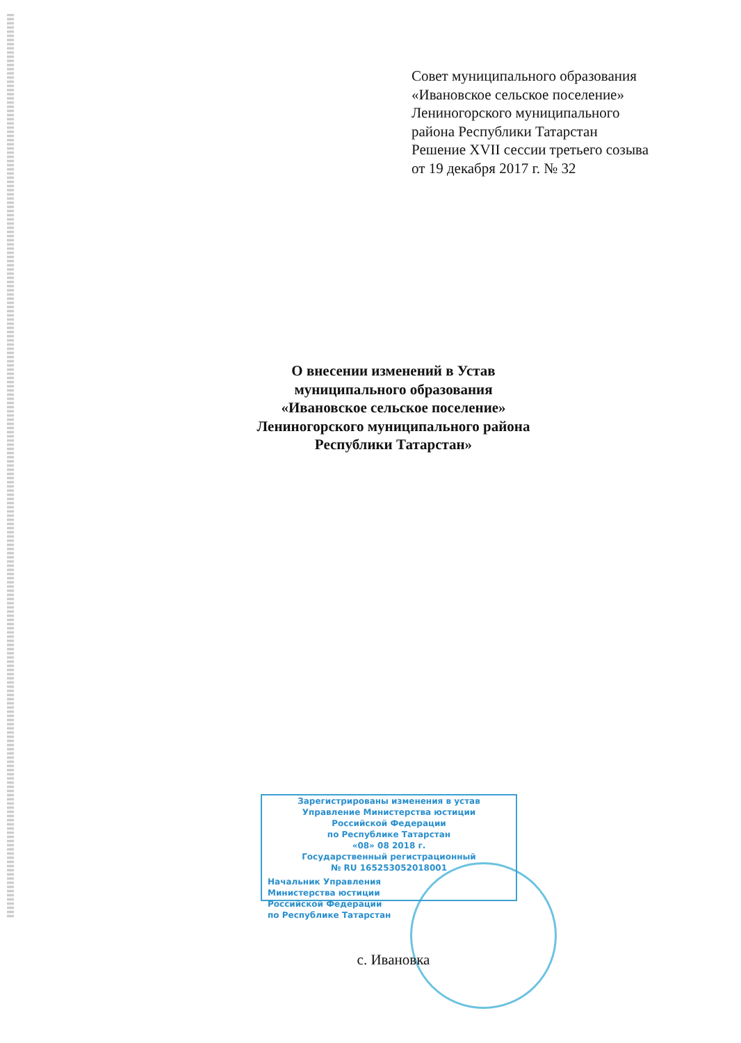Совет муниципального образования
«Ивановское сельское поселение»
Лениногорского муниципального
района Республики Татарстан
Решение XVII сессии третьего созыва
от 19 декабря 2017 г. № 32
О внесении изменений в Устав
муниципального образования
«Ивановское сельское поселение»
Лениногорского муниципального района
Республики Татарстан»
Зарегистрированы изменения в устав
Управление Министерства юстиции
Российской Федерации
по Республике Татарстан
«08» 08 2018 г.
Государственный регистрационный
№ RU 165253052018001
Начальник Управления
Министерства юстиции
Российской Федерации
по Республике Татарстан
с. Ивановка